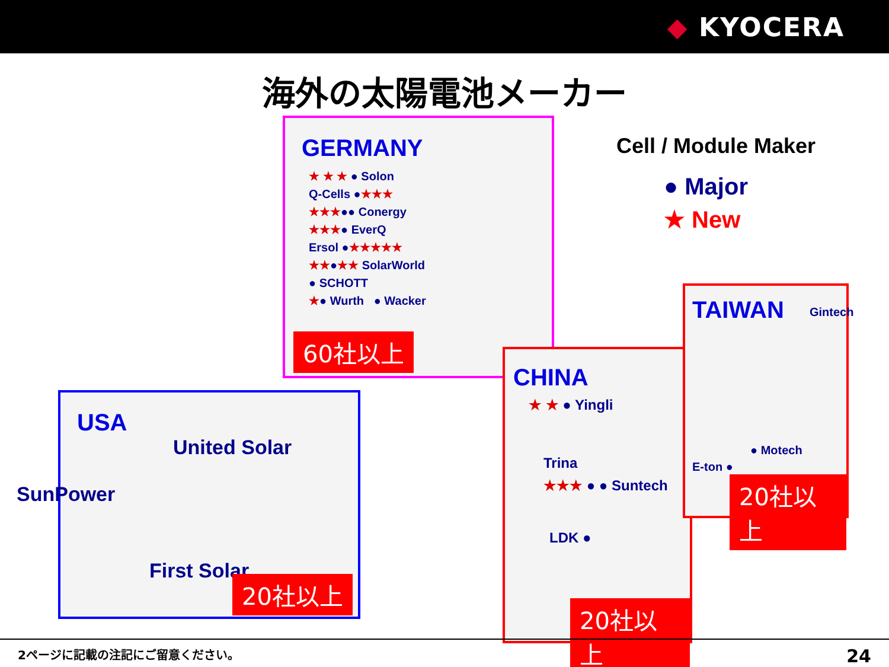◆ KYOCERA
海外の太陽電池メーカー
Cell / Module Maker
● Major
★ New
GERMANY
★ ★ ★ ● Solon
Q-Cells ●★★★
★★★●● Conergy
★★★● EverQ
Ersol ●★★★★★
★★●★★ SolarWorld
● SCHOTT
★● Wurth ● Wacker
60社以上
USA
United Solar
SunPower
First Solar
20社以上
CHINA
★ ★ ● Yingli
Trina
★★★ ● ● Suntech
LDK ●
20社以上
TAIWAN
Gintech
● Motech
E-ton ●
20社以上
2ページに記載の注記にご留意ください。 24